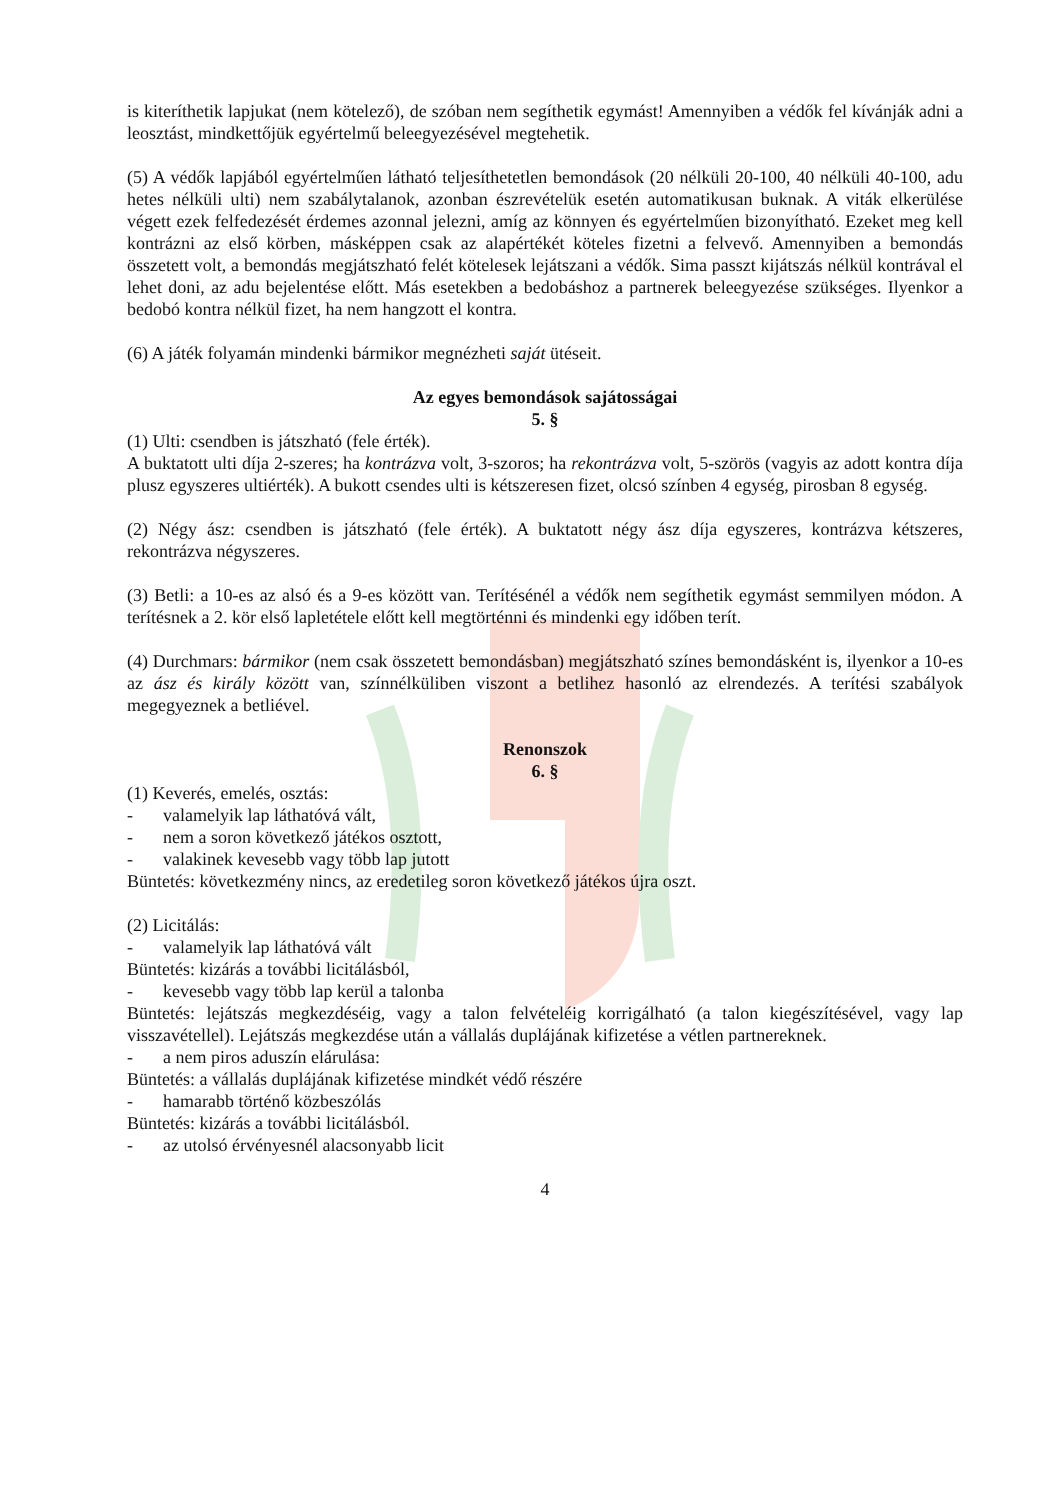is kiteríthetik lapjukat (nem kötelező), de szóban nem segíthetik egymást! Amennyiben a védők fel kívánják adni a leosztást, mindkettőjük egyértelmű beleegyezésével megtehetik.
(5) A védők lapjából egyértelműen látható teljesíthetetlen bemondások (20 nélküli 20-100, 40 nélküli 40-100, adu hetes nélküli ulti) nem szabálytalanok, azonban észrevételük esetén automatikusan buknak. A viták elkerülése végett ezek felfedezését érdemes azonnal jelezni, amíg az könnyen és egyértelműen bizonyítható. Ezeket meg kell kontrázni az első körben, másképpen csak az alapértékét köteles fizetni a felvevő. Amennyiben a bemondás összetett volt, a bemondás megjátszható felét kötelesek lejátszani a védők. Sima passzt kijátszás nélkül kontrával el lehet doni, az adu bejelentése előtt. Más esetekben a bedobáshoz a partnerek beleegyezése szükséges. Ilyenkor a bedobó kontra nélkül fizet, ha nem hangzott el kontra.
(6) A játék folyamán mindenki bármikor megnézheti saját ütéseit.
Az egyes bemondások sajátosságai
5. §
(1) Ulti: csendben is játszható (fele érték).
A buktatott ulti díja 2-szeres; ha kontrázva volt, 3-szoros; ha rekontrázva volt, 5-szörös (vagyis az adott kontra díja plusz egyszeres ultiérték). A bukott csendes ulti is kétszeresen fizet, olcsó színben 4 egység, pirosban 8 egység.
(2) Négy ász: csendben is játszható (fele érték). A buktatott négy ász díja egyszeres, kontrázva kétszeres, rekontrázva négyszeres.
(3) Betli: a 10-es az alsó és a 9-es között van. Terítésénél a védők nem segíthetik egymást semmilyen módon. A terítésnek a 2. kör első lapletétele előtt kell megtörténni és mindenki egy időben terít.
(4) Durchmars: bármikor (nem csak összetett bemondásban) megjátszható színes bemondásként is, ilyenkor a 10-es az ász és király között van, színnélküliben viszont a betlihez hasonló az elrendezés. A terítési szabályok megegyeznek a betliével.
Renonszok
6. §
(1) Keverés, emelés, osztás:
- valamelyik lap láthatóvá vált,
- nem a soron következő játékos osztott,
- valakinek kevesebb vagy több lap jutott
Büntetés: következmény nincs, az eredetileg soron következő játékos újra oszt.
(2) Licitálás:
- valamelyik lap láthatóvá vált
Büntetés: kizárás a további licitálásból,
- kevesebb vagy több lap kerül a talonba
Büntetés: lejátszás megkezdéséig, vagy a talon felvételéig korrigálható (a talon kiegészítésével, vagy lap visszavétellel). Lejátszás megkezdése után a vállalás duplájának kifizetése a vétlen partnereknek.
- a nem piros aduszín elárulása:
Büntetés: a vállalás duplájának kifizetése mindkét védő részére
- hamarabb történő közbeszólás
Büntetés: kizárás a további licitálásból.
- az utolsó érvényesnél alacsonyabb licit
4